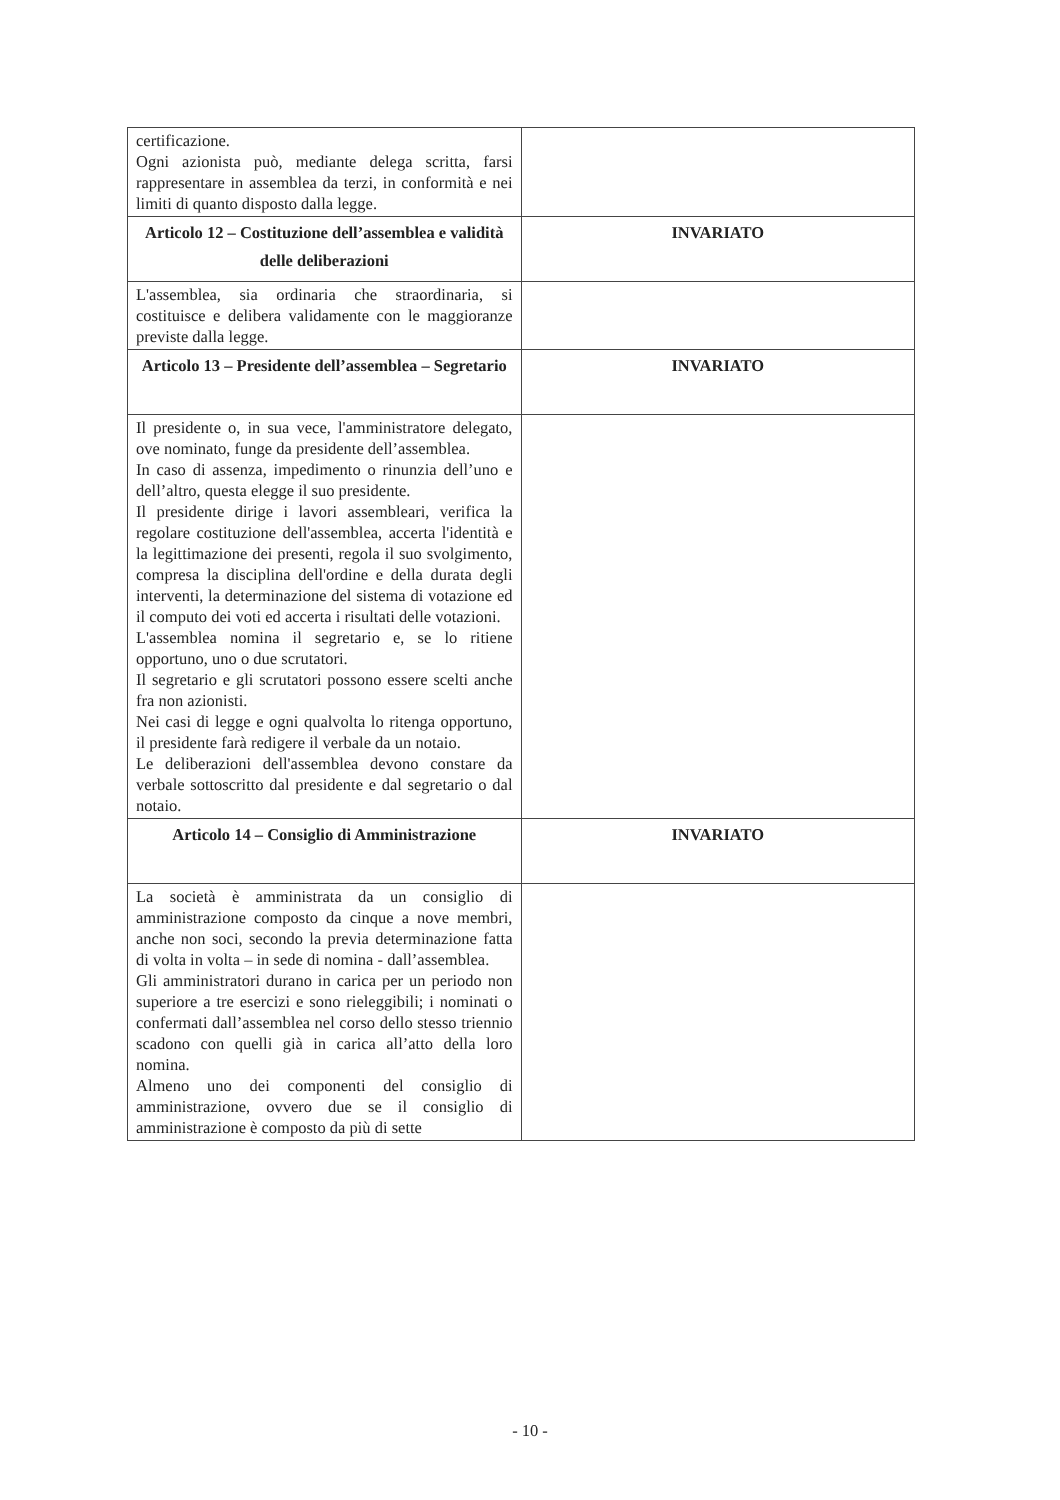| certificazione. Ogni azionista può, mediante delega scritta, farsi rappresentare in assemblea da terzi, in conformità e nei limiti di quanto disposto dalla legge. | |
| Articolo 12 – Costituzione dell’assemblea e validità delle deliberazioni | INVARIATO |
| L'assemblea, sia ordinaria che straordinaria, si costituisce e delibera validamente con le maggioranze previste dalla legge. | |
| Articolo 13 – Presidente dell’assemblea – Segretario | INVARIATO |
| Il presidente o, in sua vece, l'amministratore delegato, ove nominato, funge da presidente dell’assemblea. In caso di assenza, impedimento o rinunzia dell’uno e dell’altro, questa elegge il suo presidente. Il presidente dirige i lavori assembleari, verifica la regolare costituzione dell'assemblea, accerta l'identità e la legittimazione dei presenti, regola il suo svolgimento, compresa la disciplina dell'ordine e della durata degli interventi, la determinazione del sistema di votazione ed il computo dei voti ed accerta i risultati delle votazioni. L'assemblea nomina il segretario e, se lo ritiene opportuno, uno o due scrutatori. Il segretario e gli scrutatori possono essere scelti anche fra non azionisti. Nei casi di legge e ogni qualvolta lo ritenga opportuno, il presidente farà redigere il verbale da un notaio. Le deliberazioni dell'assemblea devono constare da verbale sottoscritto dal presidente e dal segretario o dal notaio. | |
| Articolo 14 – Consiglio di Amministrazione | INVARIATO |
| La società è amministrata da un consiglio di amministrazione composto da cinque a nove membri, anche non soci, secondo la previa determinazione fatta di volta in volta – in sede di nomina - dall’assemblea. Gli amministratori durano in carica per un periodo non superiore a tre esercizi e sono rieleggibili; i nominati o confermati dall’assemblea nel corso dello stesso triennio scadono con quelli già in carica all’atto della loro nomina. Almeno uno dei componenti del consiglio di amministrazione, ovvero due se il consiglio di amministrazione è composto da più di sette | |
- 10 -